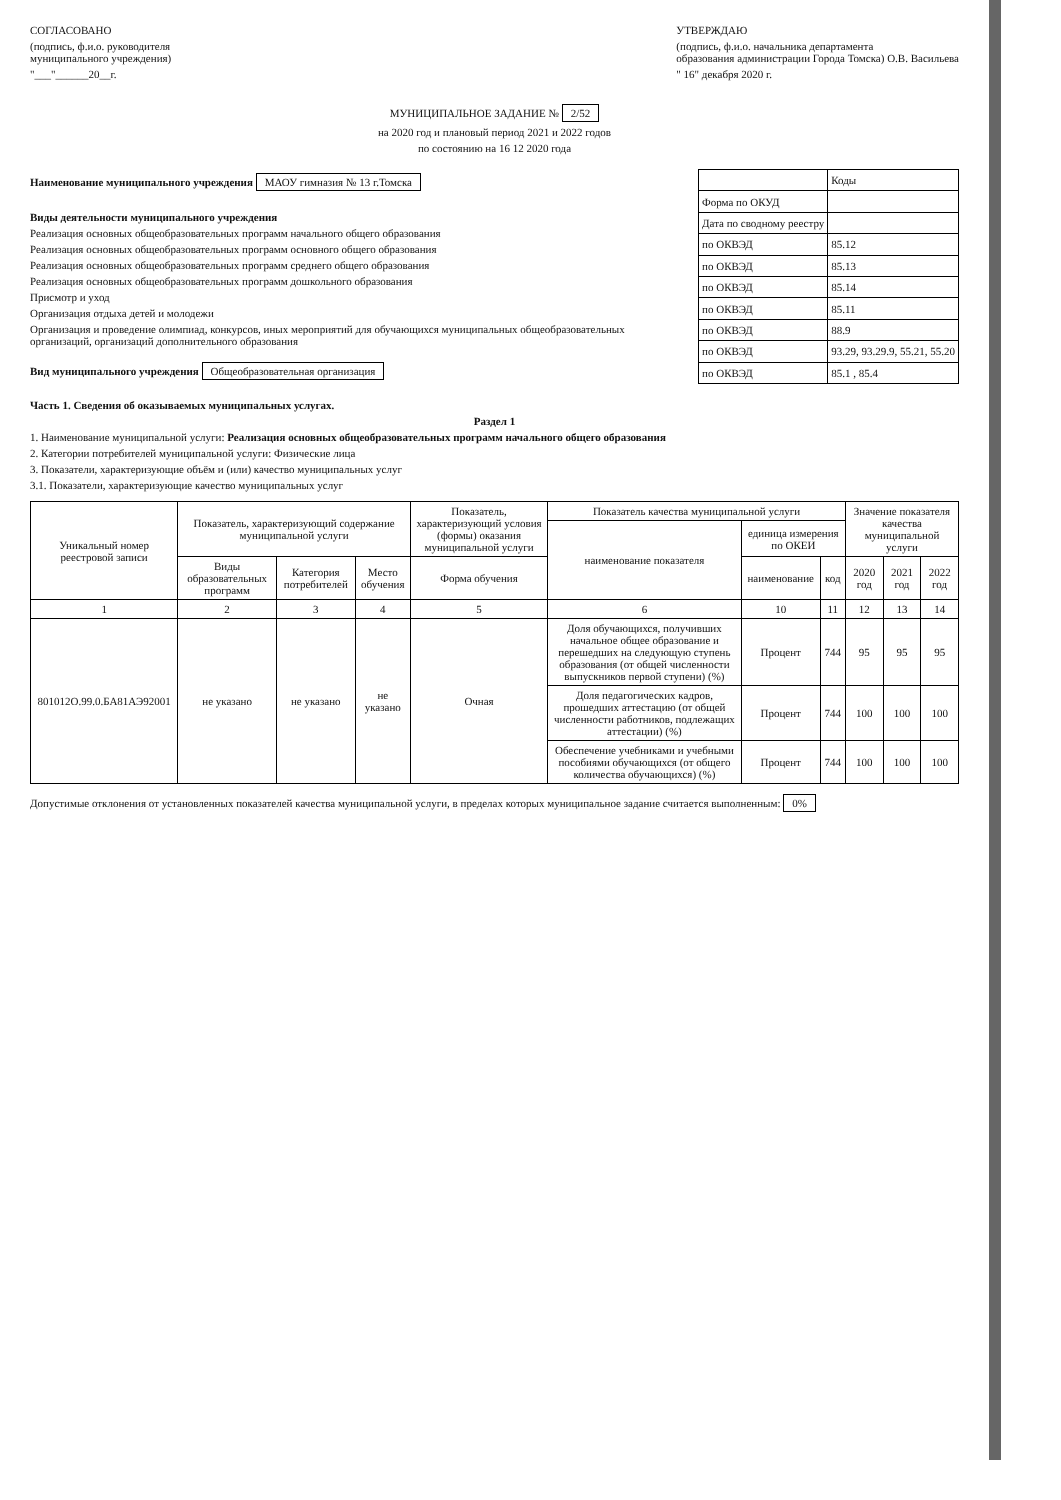СОГЛАСОВАНО
(подпись, ф.и.о. руководителя
муниципального учреждения)
"___"______20__г.
УТВЕРЖДАЮ
(подпись, ф.и.о. начальника департамента
образования администрации Города Томска) О.В. Васильева
" 16" декабря 2020 г.
МУНИЦИПАЛЬНОЕ ЗАДАНИЕ № 2/52
на 2020 год и плановый период 2021 и 2022 годов
по состоянию на 16 12 2020 года
Наименование муниципального учреждения МАОУ гимназия № 13 г.Томска
Виды деятельности муниципального учреждения
Реализация основных общеобразовательных программ начального общего образования
Реализация основных общеобразовательных программ основного общего образования
Реализация основных общеобразовательных программ среднего общего образования
Реализация основных общеобразовательных программ дошкольного образования
Присмотр и уход
Организация отдыха детей и молодежи
Организация и проведение олимпиад, конкурсов, иных мероприятий для обучающихся муниципальных общеобразовательных организаций, организаций дополнительного образования
Вид муниципального учреждения Общеобразовательная организация
| | Коды |
| Форма по ОКУД | |
| Дата по сводному реестру | |
| по ОКВЭД | 85.12 |
| по ОКВЭД | 85.13 |
| по ОКВЭД | 85.14 |
| по ОКВЭД | 85.11 |
| по ОКВЭД | 88.9 |
| по ОКВЭД | 93.29, 93.29.9, 55.21, 55.20 |
| по ОКВЭД | 85.1 , 85.4 |
Часть 1. Сведения об оказываемых муниципальных услугах.
Раздел 1
1. Наименование муниципальной услуги: Реализация основных общеобразовательных программ начального общего образования
2. Категории потребителей муниципальной услуги: Физические лица
3. Показатели, характеризующие объём и (или) качество муниципальных услуг
3.1. Показатели, характеризующие качество муниципальных услуг
| Уникальный номер реестровой записи | Показатель, характеризующий содержание муниципальной услуги | | | Показатель, характеризующий условия (формы) оказания муниципальной услуги | Показатель качества муниципальной услуги | | | Значение показателя качества муниципальной услуги | | |
| --- | --- | --- | --- | --- | --- | --- | --- | --- | --- | --- |
| | | | | | наименование показателя | единица измерения по ОКЕИ | | | | |
| | Виды образовательных программ | Категория потребителей | Место обучения | Форма обучения | | наименование | код | 2020 год | 2021 год | 2022 год |
| 1 | 2 | 3 | 4 | 5 | 6 | 10 | 11 | 12 | 13 | 14 |
| 801012О.99.0.БА81АЭ92001 | не указано | не указано | не указано | Очная | Доля обучающихся, получивших начальное общее образование и перешедших на следующую ступень образования (от общей численности выпускников первой ступени) (%) | Процент | 744 | 95 | 95 | 95 |
| | | | | | Доля педагогических кадров, прошедших аттестацию (от общей численности работников, подлежащих аттестации) (%) | Процент | 744 | 100 | 100 | 100 |
| | | | | | Обеспечение учебниками и учебными пособиями обучающихся (от общего количества обучающихся) (%) | Процент | 744 | 100 | 100 | 100 |
Допустимые отклонения от установленных показателей качества муниципальной услуги, в пределах которых муниципальное задание считается выполненным: 0%